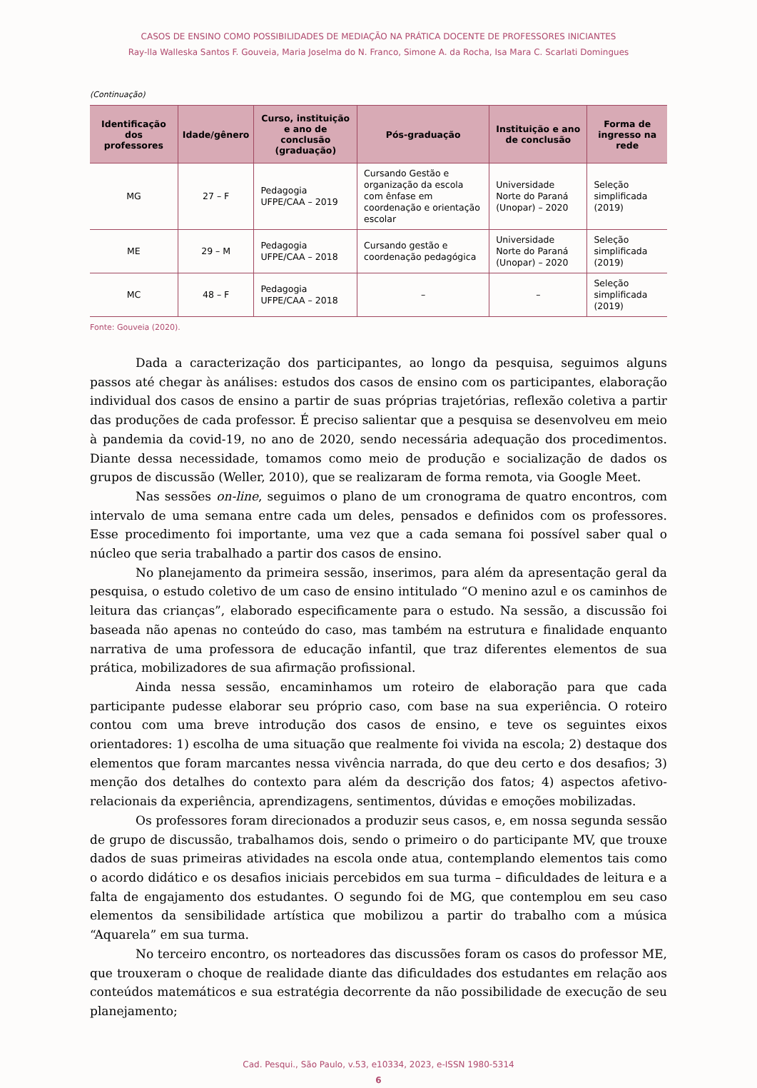CASOS DE ENSINO COMO POSSIBILIDADES DE MEDIAÇÃO NA PRÁTICA DOCENTE DE PROFESSORES INICIANTES
Ray-lla Walleska Santos F. Gouveia, Maria Joselma do N. Franco, Simone A. da Rocha, Isa Mara C. Scarlati Domingues
(Continuação)
| Identificação dos professores | Idade/gênero | Curso, instituição e ano de conclusão (graduação) | Pós-graduação | Instituição e ano de conclusão | Forma de ingresso na rede |
| --- | --- | --- | --- | --- | --- |
| MG | 27 – F | Pedagogia UFPE/CAA – 2019 | Cursando Gestão e organização da escola com ênfase em coordenação e orientação escolar | Universidade Norte do Paraná (Unopar) – 2020 | Seleção simplificada (2019) |
| ME | 29 – M | Pedagogia UFPE/CAA – 2018 | Cursando gestão e coordenação pedagógica | Universidade Norte do Paraná (Unopar) – 2020 | Seleção simplificada (2019) |
| MC | 48 – F | Pedagogia UFPE/CAA – 2018 | – | – | Seleção simplificada (2019) |
Fonte: Gouveia (2020).
Dada a caracterização dos participantes, ao longo da pesquisa, seguimos alguns passos até chegar às análises: estudos dos casos de ensino com os participantes, elaboração individual dos casos de ensino a partir de suas próprias trajetórias, reflexão coletiva a partir das produções de cada professor. É preciso salientar que a pesquisa se desenvolveu em meio à pandemia da covid-19, no ano de 2020, sendo necessária adequação dos procedimentos. Diante dessa necessidade, tomamos como meio de produção e socialização de dados os grupos de discussão (Weller, 2010), que se realizaram de forma remota, via Google Meet.
Nas sessões on-line, seguimos o plano de um cronograma de quatro encontros, com intervalo de uma semana entre cada um deles, pensados e definidos com os professores. Esse procedimento foi importante, uma vez que a cada semana foi possível saber qual o núcleo que seria trabalhado a partir dos casos de ensino.
No planejamento da primeira sessão, inserimos, para além da apresentação geral da pesquisa, o estudo coletivo de um caso de ensino intitulado “O menino azul e os caminhos de leitura das crianças”, elaborado especificamente para o estudo. Na sessão, a discussão foi baseada não apenas no conteúdo do caso, mas também na estrutura e finalidade enquanto narrativa de uma professora de educação infantil, que traz diferentes elementos de sua prática, mobilizadores de sua afirmação profissional.
Ainda nessa sessão, encaminhamos um roteiro de elaboração para que cada participante pudesse elaborar seu próprio caso, com base na sua experiência. O roteiro contou com uma breve introdução dos casos de ensino, e teve os seguintes eixos orientadores: 1) escolha de uma situação que realmente foi vivida na escola; 2) destaque dos elementos que foram marcantes nessa vivência narrada, do que deu certo e dos desafios; 3) menção dos detalhes do contexto para além da descrição dos fatos; 4) aspectos afetivo-relacionais da experiência, aprendizagens, sentimentos, dúvidas e emoções mobilizadas.
Os professores foram direcionados a produzir seus casos, e, em nossa segunda sessão de grupo de discussão, trabalhamos dois, sendo o primeiro o do participante MV, que trouxe dados de suas primeiras atividades na escola onde atua, contemplando elementos tais como o acordo didático e os desafios iniciais percebidos em sua turma – dificuldades de leitura e a falta de engajamento dos estudantes. O segundo foi de MG, que contemplou em seu caso elementos da sensibilidade artística que mobilizou a partir do trabalho com a música “Aquarela” em sua turma.
No terceiro encontro, os norteadores das discussões foram os casos do professor ME, que trouxeram o choque de realidade diante das dificuldades dos estudantes em relação aos conteúdos matemáticos e sua estratégia decorrente da não possibilidade de execução de seu planejamento;
Cad. Pesqui., São Paulo, v.53, e10334, 2023, e-ISSN 1980-5314
6